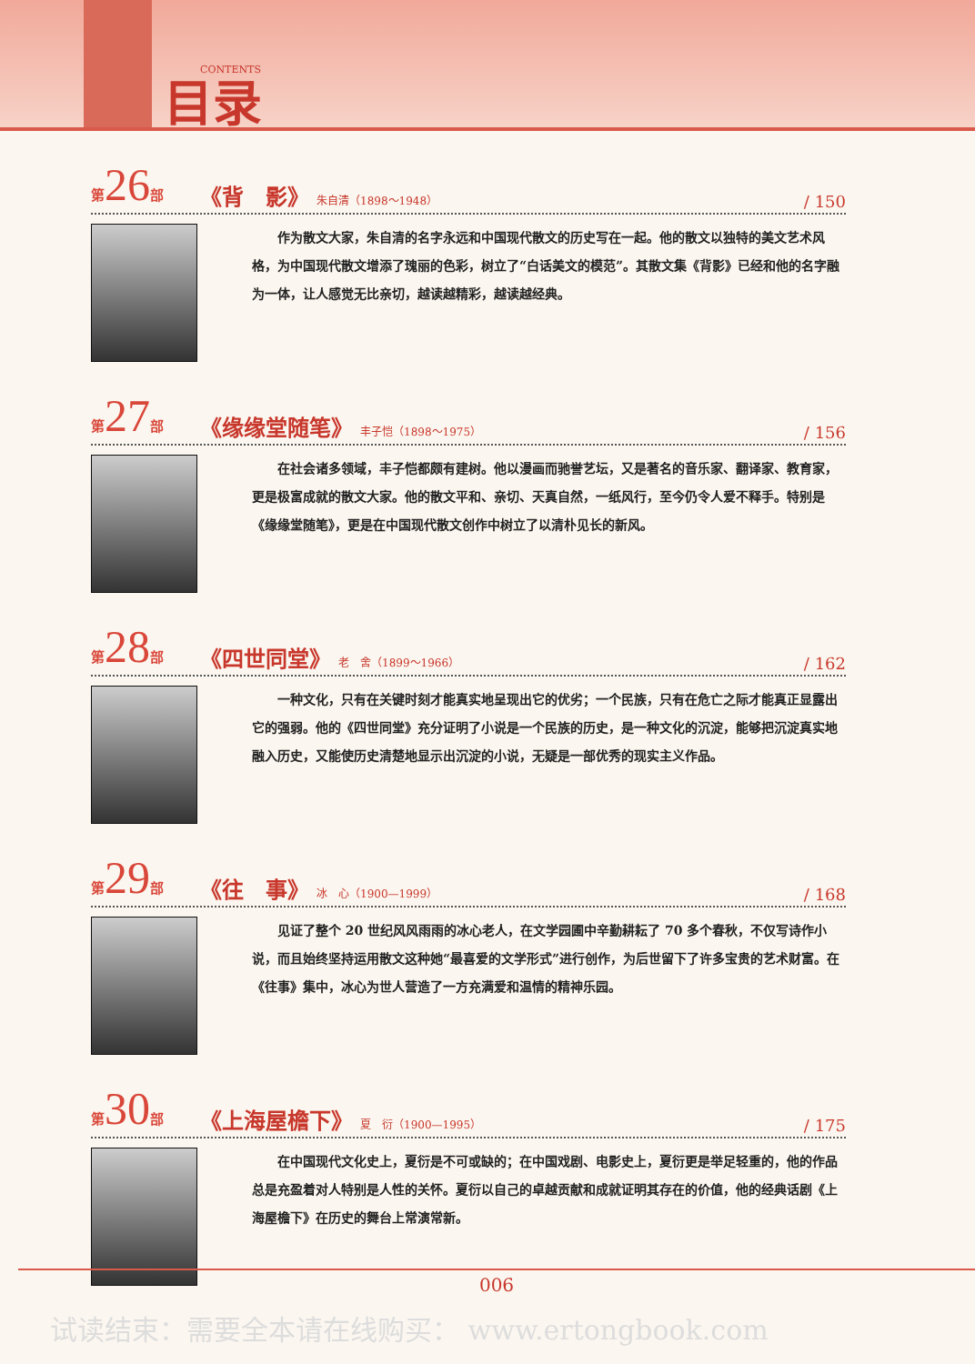目录 CONTENTS
第26部 《背　影》 朱自清（1898～1948） / 150
作为散文大家，朱自清的名字永远和中国现代散文的历史写在一起。他的散文以独特的美文艺术风格，为中国现代散文增添了瑰丽的色彩，树立了“白话美文的模范”。其散文集《背影》已经和他的名字融为一体，让人感觉无比亲切，越读越精彩，越读越经典。
第27部 《缘缘堂随笔》 丰子恺（1898～1975） / 156
在社会诸多领域，丰子恺都颇有建树。他以漫画而驰誉艺坛，又是著名的音乐家、翻译家、教育家，更是极富成就的散文大家。他的散文平和、亲切、天真自然，一纸风行，至今仍令人爱不释手。特别是《缘缘堂随笔》，更是在中国现代散文创作中树立了以清朴见长的新风。
第28部 《四世同堂》 老　舍（1899～1966） / 162
一种文化，只有在关键时刻才能真实地呈现出它的优劣；一个民族，只有在危亡之际才能真正显露出它的强弱。他的《四世同堂》充分证明了小说是一个民族的历史，是一种文化的沉淀，能够把沉淀真实地融入历史，又能使历史清楚地显示出沉淀的小说，无疑是一部优秀的现实主义作品。
第29部 《往　事》 冰　心（1900—1999） / 168
见证了整个 20 世纪风风雨雨的冰心老人，在文学园圃中辛勤耕耘了 70 多个春秋，不仅写诗作小说，而且始终坚持运用散文这种她“最喜爱的文学形式”进行创作，为后世留下了许多宝贵的艺术财富。在《往事》集中，冰心为世人营造了一方充满爱和温情的精神乐园。
第30部 《上海屋檐下》 夏　衍（1900—1995） / 175
在中国现代文化史上，夏衍是不可或缺的；在中国戏剧、电影史上，夏衍更是举足轻重的，他的作品总是充盈着对人特别是人性的关怀。夏衍以自己的卓越贡献和成就证明其存在的价值，他的经典话剧《上海屋檐下》在历史的舞台上常演常新。
006
试读结束：需要全本请在线购买： www.ertongbook.com